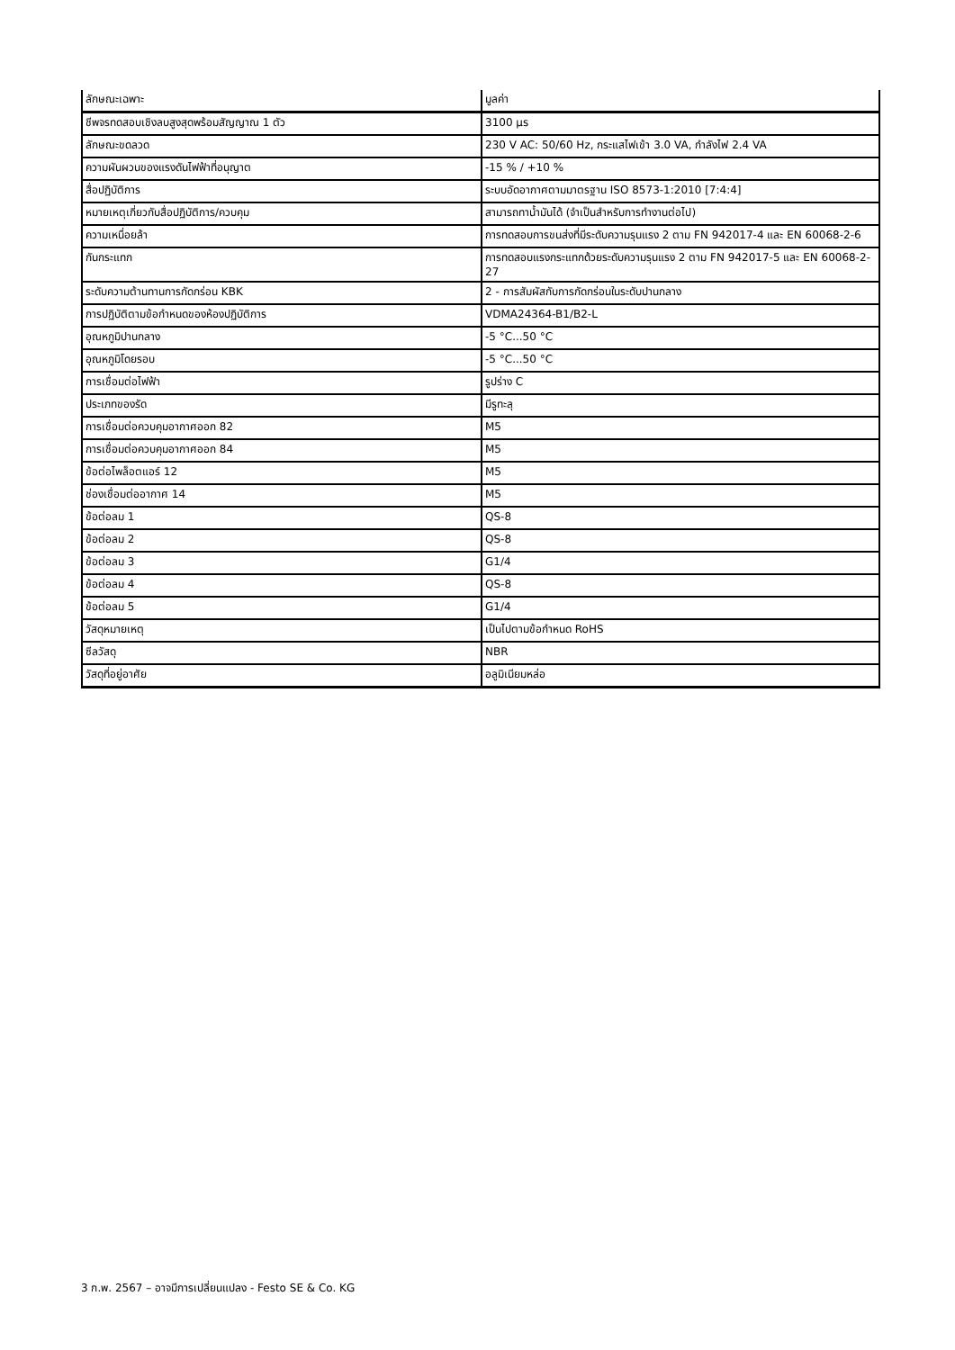| ลักษณะเฉพาะ | มูลค่า |
| --- | --- |
| ชีพจรทดสอบเชิงลบสูงสุดพร้อมสัญญาณ 1 ตัว | 3100 µs |
| ลักษณะขดลวด | 230 V AC: 50/60 Hz, กระแสไฟเข้า 3.0 VA, กำลังไฟ 2.4 VA |
| ความผันผวนของแรงดันไฟฟ้าที่อนุญาต | -15 % / +10 % |
| สื่อปฏิบัติการ | ระบบอัดอากาศตามมาตรฐาน ISO 8573-1:2010 [7:4:4] |
| หมายเหตุเกี่ยวกับสื่อปฏิบัติการ/ควบคุม | สามารถทาน้ำมันได้ (จำเป็นสำหรับการทำงานต่อไป) |
| ความเหนื่อยล้า | การทดสอบการขนส่งที่มีระดับความรุนแรง 2 ตาม FN 942017-4 และ EN 60068-2-6 |
| กันกระแทก | การทดสอบแรงกระแทกด้วยระดับความรุนแรง 2 ตาม FN 942017-5 และ EN 60068-2-27 |
| ระดับความต้านทานการกัดกร่อน KBK | 2 - การสัมผัสกับการกัดกร่อนในระดับปานกลาง |
| การปฏิบัติตามข้อกำหนดของห้องปฏิบัติการ | VDMA24364-B1/B2-L |
| อุณหภูมิปานกลาง | -5 °C...50 °C |
| อุณหภูมิโดยรอบ | -5 °C...50 °C |
| การเชื่อมต่อไฟฟ้า | รูปร่าง C |
| ประเภทของรัด | มีรูทะลุ |
| การเชื่อมต่อควบคุมอากาศออก 82 | M5 |
| การเชื่อมต่อควบคุมอากาศออก 84 | M5 |
| ข้อต่อไพล็อตแอร์ 12 | M5 |
| ช่องเชื่อมต่ออากาศ 14 | M5 |
| ข้อต่อลม 1 | QS-8 |
| ข้อต่อลม 2 | QS-8 |
| ข้อต่อลม 3 | G1/4 |
| ข้อต่อลม 4 | QS-8 |
| ข้อต่อลม 5 | G1/4 |
| วัสดุหมายเหตุ | เป็นไปตามข้อกำหนด RoHS |
| ซีลวัสดุ | NBR |
| วัสดุที่อยู่อาศัย | อลูมิเนียมหล่อ |
3 ก.พ. 2567 – อาจมีการเปลี่ยนแปลง - Festo SE & Co. KG